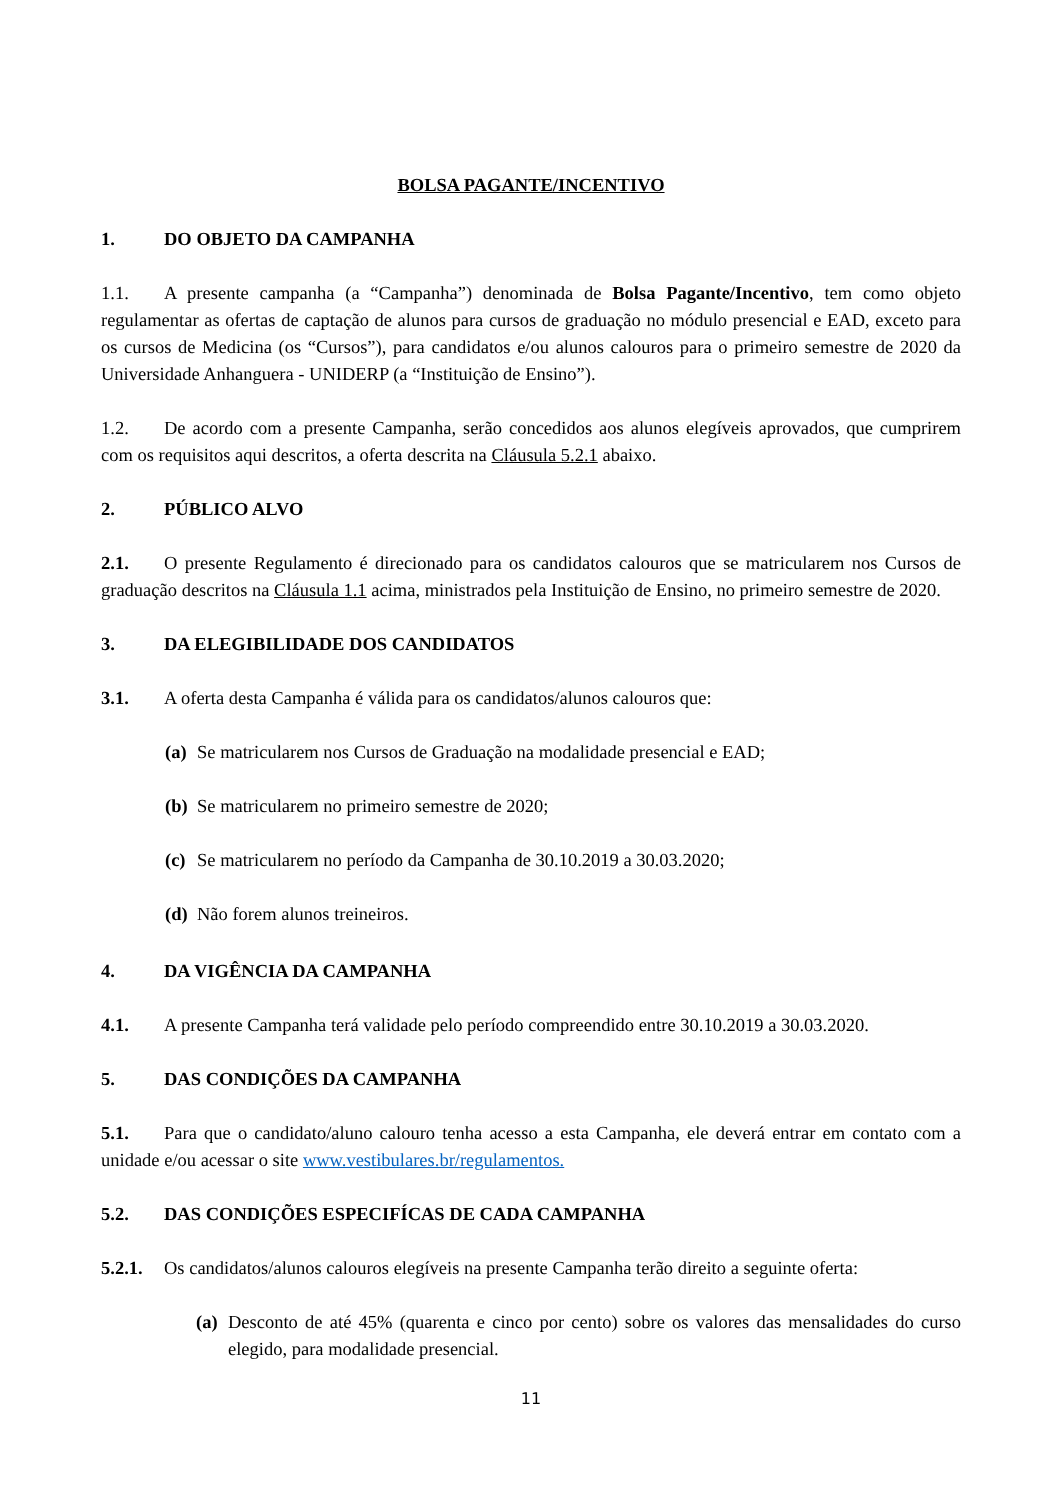BOLSA PAGANTE/INCENTIVO
1. DO OBJETO DA CAMPANHA
1.1. A presente campanha (a “Campanha”) denominada de Bolsa Pagante/Incentivo, tem como objeto regulamentar as ofertas de captação de alunos para cursos de graduação no módulo presencial e EAD, exceto para os cursos de Medicina (os “Cursos”), para candidatos e/ou alunos calouros para o primeiro semestre de 2020 da Universidade Anhanguera - UNIDERP (a “Instituição de Ensino”).
1.2. De acordo com a presente Campanha, serão concedidos aos alunos elegíveis aprovados, que cumprirem com os requisitos aqui descritos, a oferta descrita na Cláusula 5.2.1 abaixo.
2. PÚBLICO ALVO
2.1. O presente Regulamento é direcionado para os candidatos calouros que se matricularem nos Cursos de graduação descritos na Cláusula 1.1 acima, ministrados pela Instituição de Ensino, no primeiro semestre de 2020.
3. DA ELEGIBILIDADE DOS CANDIDATOS
3.1. A oferta desta Campanha é válida para os candidatos/alunos calouros que:
(a) Se matricularem nos Cursos de Graduação na modalidade presencial e EAD;
(b) Se matricularem no primeiro semestre de 2020;
(c) Se matricularem no período da Campanha de 30.10.2019 a 30.03.2020;
(d) Não forem alunos treineiros.
4. DA VIGÊNCIA DA CAMPANHA
4.1. A presente Campanha terá validade pelo período compreendido entre 30.10.2019 a 30.03.2020.
5. DAS CONDIÇÕES DA CAMPANHA
5.1. Para que o candidato/aluno calouro tenha acesso a esta Campanha, ele deverá entrar em contato com a unidade e/ou acessar o site www.vestibulares.br/regulamentos.
5.2. DAS CONDIÇÕES ESPECIFÍCAS DE CADA CAMPANHA
5.2.1. Os candidatos/alunos calouros elegíveis na presente Campanha terão direito a seguinte oferta:
(a) Desconto de até 45% (quarenta e cinco por cento) sobre os valores das mensalidades do curso elegido, para modalidade presencial.
11